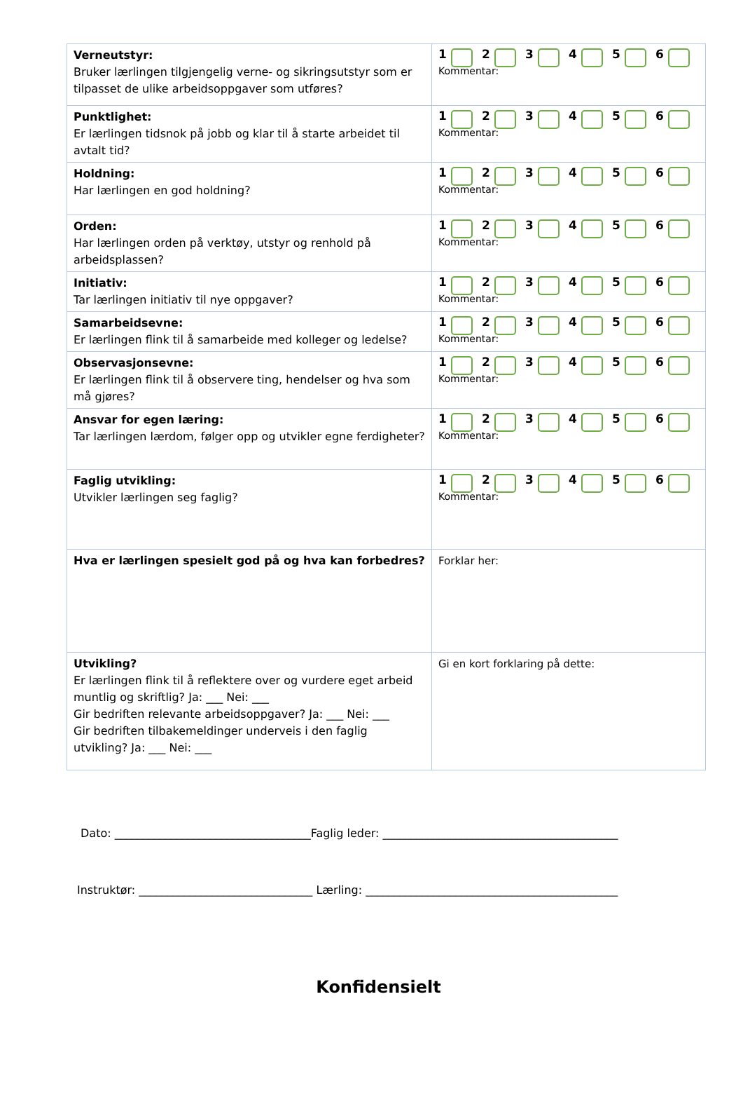| Verneutstyr: Bruker lærlingen tilgjengelig verne- og sikringsutstyr som er tilpasset de ulike arbeidsoppgaver som utføres? | 1 2 3 4 5 6 Kommentar: |
| Punktlighet: Er lærlingen tidsnok på jobb og klar til å starte arbeidet til avtalt tid? | 1 2 3 4 5 6 Kommentar: |
| Holdning: Har lærlingen en god holdning? | 1 2 3 4 5 6 Kommentar: |
| Orden: Har lærlingen orden på verktøy, utstyr og renhold på arbeidsplassen? | 1 2 3 4 5 6 Kommentar: |
| Initiativ: Tar lærlingen initiativ til nye oppgaver? | 1 2 3 4 5 6 Kommentar: |
| Samarbeidsevne: Er lærlingen flink til å samarbeide med kolleger og ledelse? | 1 2 3 4 5 6 Kommentar: |
| Observasjonsevne: Er lærlingen flink til å observere ting, hendelser og hva som må gjøres? | 1 2 3 4 5 6 Kommentar: |
| Ansvar for egen læring: Tar lærlingen lærdom, følger opp og utvikler egne ferdigheter? | 1 2 3 4 5 6 Kommentar: |
| Faglig utvikling: Utvikler lærlingen seg faglig? | 1 2 3 4 5 6 Kommentar: |
| Hva er lærlingen spesielt god på og hva kan forbedres? | Forklar her: |
| Utvikling? Er lærlingen flink til å reflektere over og vurdere eget arbeid muntlig og skriftlig? Ja: ___ Nei: ___ Gir bedriften relevante arbeidsoppgaver? Ja: ___ Nei: ___ Gir bedriften tilbakemeldinger underveis i den faglig utvikling? Ja: ___ Nei: ___ | Gi en kort forklaring på dette: |
Dato: ___________________________________Faglig leder: __________________________________________
Instruktør: _______________________________ Lærling: _____________________________________________
Konfidensielt